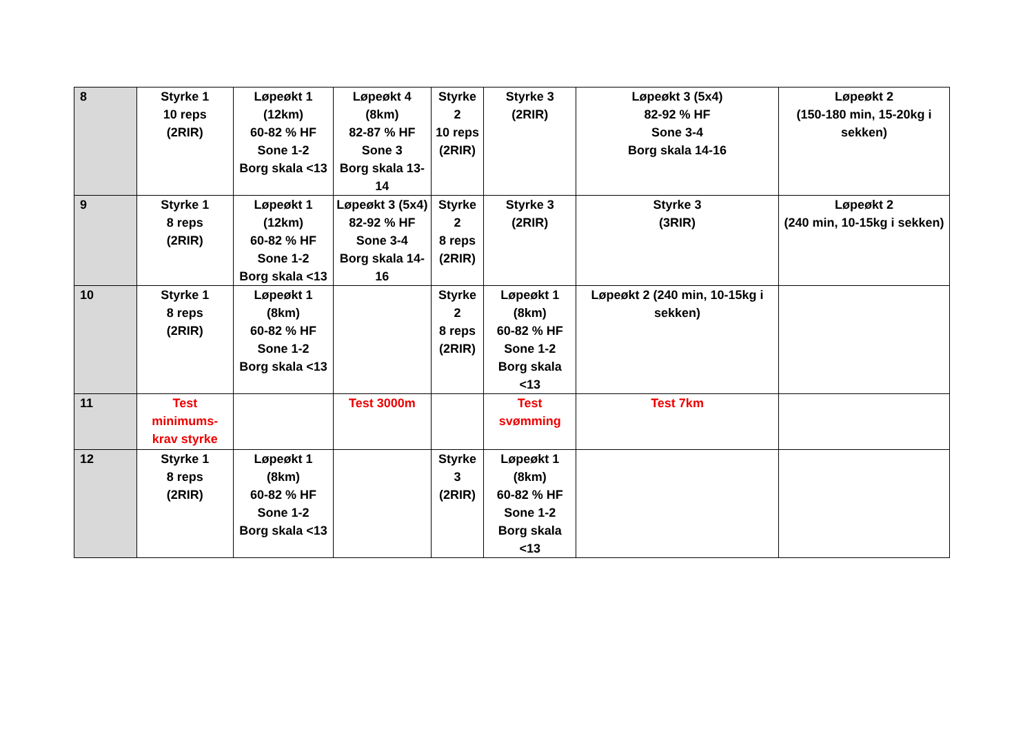| 8 | Styrke 1 10 reps (2RIR) | Løpeøkt 1 (12km) 60-82 % HF Sone 1-2 Borg skala <13 | Løpeøkt 4 (8km) 82-87 % HF Sone 3 Borg skala 13-14 | Styrke 2 10 reps (2RIR) | Styrke 3 (2RIR) | Løpeøkt 3 (5x4) 82-92 % HF Sone 3-4 Borg skala 14-16 | Løpeøkt 2 (150-180 min, 15-20kg i sekken) |
| 9 | Styrke 1 8 reps (2RIR) | Løpeøkt 1 (12km) 60-82 % HF Sone 1-2 Borg skala <13 | Løpeøkt 3 (5x4) 82-92 % HF Sone 3-4 Borg skala 14-16 | Styrke 2 8 reps (2RIR) | Styrke 3 (2RIR) | Styrke 3 (3RIR) | Løpeøkt 2 (240 min, 10-15kg i sekken) |
| 10 | Styrke 1 8 reps (2RIR) | Løpeøkt 1 (8km) 60-82 % HF Sone 1-2 Borg skala <13 | | Styrke 2 8 reps (2RIR) | Løpeøkt 1 (8km) 60-82 % HF Sone 1-2 Borg skala <13 | Løpeøkt 2 (240 min, 10-15kg i sekken) | |
| 11 | Test minimums- krav styrke | | Test 3000m | | Test svømming | Test 7km | |
| 12 | Styrke 1 8 reps (2RIR) | Løpeøkt 1 (8km) 60-82 % HF Sone 1-2 Borg skala <13 | | Styrke 3 (2RIR) | Løpeøkt 1 (8km) 60-82 % HF Sone 1-2 Borg skala <13 | | |